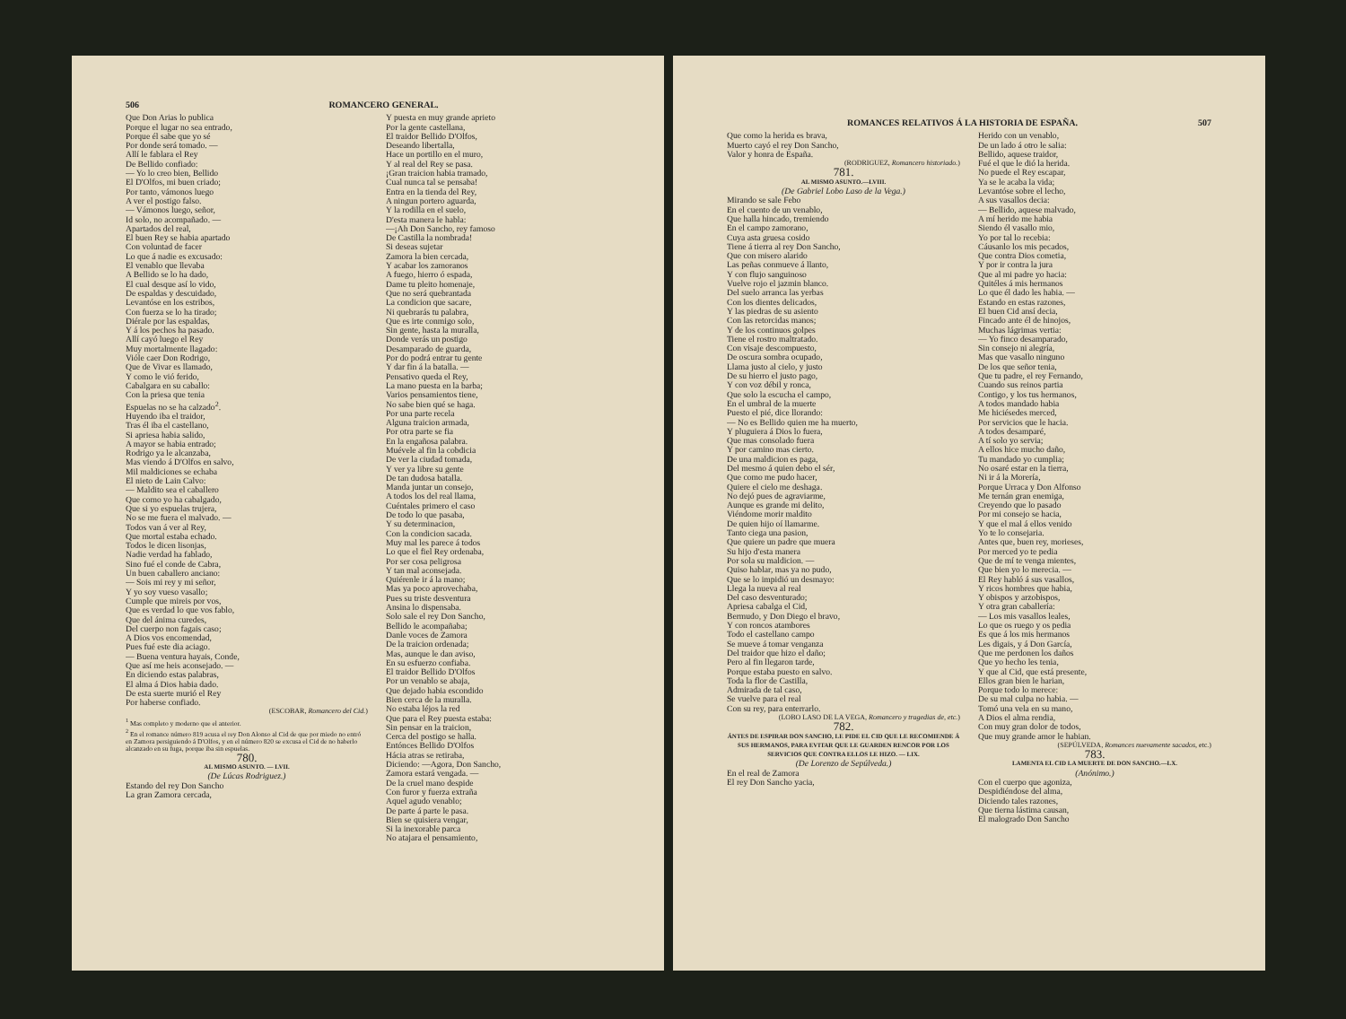506 ROMANCERO GENERAL.
Que Don Arias lo publica
Porque el lugar no sea entrado,
Porque él sabe que yo sé
Por donde será tomado. —
Allí le fablara el Rey
De Bellido confiado:
— Yo lo creo bien, Bellido
El D'Olfos, mi buen criado;
Por tanto, vámonos luego
A ver el postigo falso.
— Vámonos luego, señor,
Id solo, no acompañado. —
Apartados del real,
El buen Rey se habia apartado
Con voluntad de facer
Lo que á nadie es excusado:
El venablo que llevaba
A Bellido se lo ha dado,
El cual desque así lo vido,
De espaldas y descuidado,
Levantóse en los estribos,
Con fuerza se lo ha tirado;
Diérale por las espaldas,
Y á los pechos ha pasado.
Allí cayó luego el Rey
Muy mortalmente llagado:
Vióle caer Don Rodrigo,
Que de Vivar es llamado,
Y como le vió ferido,
Cabalgara en su caballo:
Con la priesa que tenia
Espuelas no se ha calzado<sup>2</sup>.
Huyendo iba el traidor,
Tras él iba el castellano,
Si apriesa habia salido,
A mayor se habia entrado;
Rodrigo ya le alcanzaba,
Mas viendo á D'Olfos en salvo,
Mil maldiciones se echaba
El nieto de Lain Calvo:
— Maldito sea el caballero
Que como yo ha cabalgado,
Que si yo espuelas trujera,
No se me fuera el malvado. —
Todos van á ver al Rey,
Que mortal estaba echado.
Todos le dicen lisonjas,
Nadie verdad ha fablado,
Sino fué el conde de Cabra,
Un buen caballero anciano:
— Sois mi rey y mi señor,
Y yo soy vueso vasallo;
Cumple que mireis por vos,
Que es verdad lo que vos fablo,
Que del ánima curedes,
Del cuerpo non fagais caso;
A Dios vos encomendad,
Pues fué este dia aciago.
— Buena ventura hayais, Conde,
Que así me heis aconsejado. —
En diciendo estas palabras,
El alma á Dios habia dado.
De esta suerte murió el Rey
Por haberse confiado.
(ESCOBAR, Romancero del Cid.)
<sup>1</sup> Mas completo y moderno que el anterior.
<sup>2</sup> En el romance número 819 acusa el rey Don Alonso al Cid de que por miedo no entró en Zamora persiguiendo á D'Olfos, y en el número 820 se excusa el Cid de no haberlo alcanzado en su fuga, porque iba sin espuelas.
780.
AL MISMO ASUNTO. — LVII.
(De Lúcas Rodriguez.)
Estando del rey Don Sancho
La gran Zamora cercada,
Y puesta en muy grande aprieto
Por la gente castellana,
El traidor Bellido D'Olfos,
Deseando libertalla,
Hace un portillo en el muro,
Y al real del Rey se pasa.
¡Gran traicion habia tramado,
Cual nunca tal se pensaba!
Entra en la tienda del Rey,
A ningun portero aguarda,
Y la rodilla en el suelo,
D'esta manera le habla:
—¡Ah Don Sancho, rey famoso
De Castilla la nombrada!
Si deseas sujetar
Zamora la bien cercada,
Y acabar los zamoranos
A fuego, hierro ó espada,
Dame tu pleito homenaje,
Que no será quebrantada
La condicion que sacare,
Ni quebrarás tu palabra,
Que es irte conmigo solo,
Sin gente, hasta la muralla,
Donde verás un postigo
Desamparado de guarda,
Por do podrá entrar tu gente
Y dar fin á la batalla. —
Pensativo queda el Rey,
La mano puesta en la barba;
Varios pensamientos tiene,
No sabe bien qué se haga.
Por una parte recela
Alguna traicion armada,
Por otra parte se fia
En la engañosa palabra.
Muévele al fin la cobdicia
De ver la ciudad tomada,
Y ver ya libre su gente
De tan dudosa batalla.
Manda juntar un consejo,
A todos los del real llama,
Cuéntales primero el caso
De todo lo que pasaba,
Y su determinacion,
Con la condicion sacada.
Muy mal les parece á todos
Lo que el fiel Rey ordenaba,
Por ser cosa peligrosa
Y tan mal aconsejada.
Quiérenle ir á la mano;
Mas ya poco aprovechaba,
Pues su triste desventura
Ansina lo dispensaba.
Solo sale el rey Don Sancho,
Bellido le acompañaba;
Danle voces de Zamora
De la traicion ordenada;
Mas, aunque le dan aviso,
En su esfuerzo confiaba.
El traidor Bellido D'Olfos
Por un venablo se abaja,
Que dejado habia escondido
Bien cerca de la muralla.
No estaba léjos la red
Que para el Rey puesta estaba:
Sin pensar en la traicion,
Cerca del postigo se halla.
Entónces Bellido D'Olfos
Hácia atras se retiraba,
Diciendo: —Agora, Don Sancho,
Zamora estará vengada. —
De la cruel mano despide
Con furor y fuerza extraña
Aquel agudo venablo;
De parte á parte le pasa.
Bien se quisiera vengar,
Si la inexorable parca
No atajara el pensamiento,
ROMANCES RELATIVOS Á LA HISTORIA DE ESPAÑA. 507
Que como la herida es brava,
Muerto cayó el rey Don Sancho,
Valor y honra de España.
(RODRIGUEZ, Romancero historiado.)
781.
AL MISMO ASUNTO.—LVIII.
(De Gabriel Lobo Laso de la Vega.)
Mirando se sale Febo
En el cuento de un venablo,
Que halla hincado, tremiendo
En el campo zamorano,
Cuya asta gruesa cosido
Tiene á tierra al rey Don Sancho,
Que con misero alarido
Las peñas conmueve á llanto,
Y con flujo sanguinoso
Vuelve rojo el jazmin blanco.
Del suelo arranca las yerbas
Con los dientes delicados,
Y las piedras de su asiento
Con las retorcidas manos;
Y de los continuos golpes
Tiene el rostro maltratado.
Con visaje descompuesto,
De oscura sombra ocupado,
Llama justo al cielo, y justo
De su hierro el justo pago,
Y con voz débil y ronca,
Que solo la escucha el campo,
En el umbral de la muerte
Puesto el pié, dice llorando:
— No es Bellido quien me ha muerto,
Y pluguiera á Dios lo fuera,
Que mas consolado fuera
Y por camino mas cierto.
De una maldicion es paga,
Del mesmo á quien debo el sér,
Que como me pudo hacer,
Quiere el cielo me deshaga.
No dejó pues de agraviarme,
Aunque es grande mi delito,
Viéndome morir maldito
De quien hijo oí llamarme.
Tanto ciega una pasion,
Que quiere un padre que muera
Su hijo d'esta manera
Por sola su maldicion. —
Quiso hablar, mas ya no pudo,
Que se lo impidió un desmayo:
Llega la nueva al real
Del caso desventurado;
Apriesa cabalga el Cid,
Bermudo, y Don Diego el bravo,
Y con roncos atambores
Todo el castellano campo
Se mueve á tomar venganza
Del traidor que hizo el daño;
Pero al fin llegaron tarde,
Porque estaba puesto en salvo.
Toda la flor de Castilla,
Admirada de tal caso,
Se vuelve para el real
Con su rey, para enterrarlo.
(LOBO LASO DE LA VEGA, Romancero y tragedias de, etc.)
782.
ÁNTES DE ESPIRAR DON SANCHO, LE PIDE EL CID QUE LE RECOMIENDE Á SUS HERMANOS, PARA EVITAR QUE LE GUARDEN RENCOR POR LOS SERVICIOS QUE CONTRA ELLOS LE HIZO. — LIX.
(De Lorenzo de Sepúlveda.)
En el real de Zamora
El rey Don Sancho yacia,
Herido con un venablo,
De un lado á otro le salia:
Bellido, aquese traidor,
Fué el que le dió la herida.
No puede el Rey escapar,
Ya se le acaba la vida;
Levantóse sobre el lecho,
A sus vasallos decia:
— Bellido, aquese malvado,
A mí herido me habia
Siendo él vasallo mio,
Yo por tal lo recebia:
Cáusanlo los mis pecados,
Que contra Dios cometia,
Y por ir contra la jura
Que al mi padre yo hacia:
Quitéles á mis hermanos
Lo que él dado les habia. —
Estando en estas razones,
El buen Cid ansí decia,
Fincado ante él de hinojos,
Muchas lágrimas vertia:
— Yo finco desamparado,
Sin consejo ni alegría,
Mas que vasallo ninguno
De los que señor tenia,
Que tu padre, el rey Fernando,
Cuando sus reinos partia
Contigo, y los tus hermanos,
A todos mandado habia
Me hiciésedes merced,
Por servicios que le hacia.
A todos desamparé,
A tí solo yo servia;
A ellos hice mucho daño,
Tu mandado yo cumplia;
No osaré estar en la tierra,
Ni ir á la Morería,
Porque Urraca y Don Alfonso
Me ternán gran enemiga,
Creyendo que lo pasado
Por mi consejo se hacia,
Y que el mal á ellos venido
Yo te lo consejaria.
Antes que, buen rey, morieses,
Por merced yo te pedia
Que de mí te venga mientes,
Que bien yo lo merecia. —
El Rey habló á sus vasallos,
Y ricos hombres que habia,
Y obispos y arzobispos,
Y otra gran caballería:
— Los mis vasallos leales,
Lo que os ruego y os pedia
Es que á los mis hermanos
Les digais, y á Don García,
Que me perdonen los daños
Que yo hecho les tenia,
Y que al Cid, que está presente,
Ellos gran bien le harian,
Porque todo lo merece:
De su mal culpa no habia. —
Tomó una vela en su mano,
A Dios el alma rendia,
Con muy gran dolor de todos,
Que muy grande amor le habian.
(SEPÚLVEDA, Romances nuevamente sacados, etc.)
783.
LAMENTA EL CID LA MUERTE DE DON SANCHO.—LX.
(Anónimo.)
Con el cuerpo que agoniza,
Despidiéndose del alma,
Diciendo tales razones,
Que tierna lástima causan,
El malogrado Don Sancho